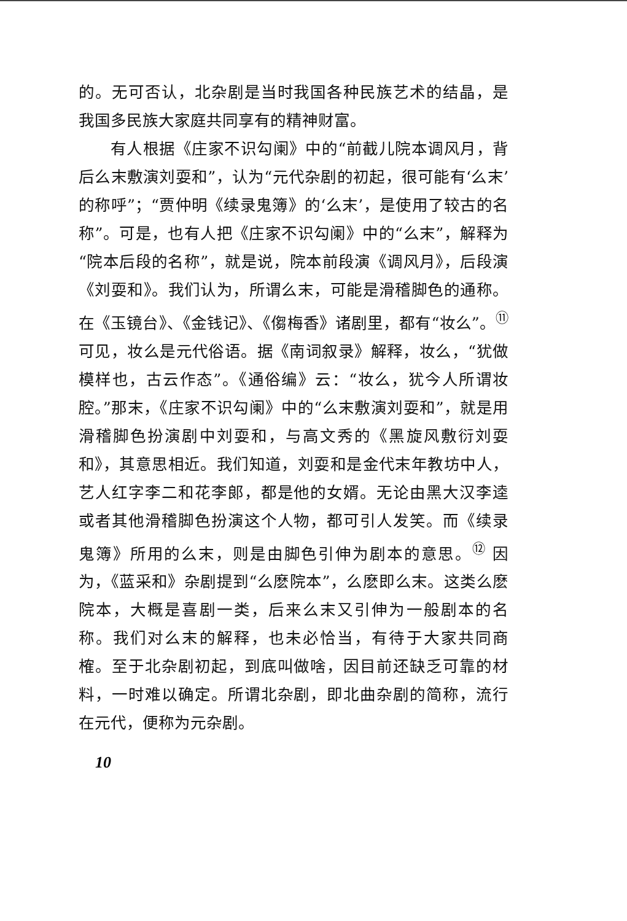的。无可否认，北杂剧是当时我国各种民族艺术的结晶，是我国多民族大家庭共同享有的精神财富。
有人根据《庄家不识勾阑》中的“前截儿院本调风月，背后么末敷演刘耍和”，认为“元代杂剧的初起，很可能有‘么末’的称呼”；“贾仲明《续录鬼簿》的‘么末’，是使用了较古的名称”。可是，也有人把《庄家不识勾阑》中的“么末”，解释为“院本后段的名称”，就是说，院本前段演《调风月》，后段演《刘耍和》。我们认为，所谓么末，可能是滑稽脚色的通称。在《玉镜台》、《金钱记》、《㑳梅香》诸剧里，都有“妆么”。<sup>⑪</sup> 可见，妆么是元代俗语。据《南词叙录》解释，妆么，“犹做模样也，古云作态”。《通俗编》云：“妆么，犹今人所谓妆腔。”那末，《庄家不识勾阑》中的“么末敷演刘耍和”，就是用滑稽脚色扮演剧中刘耍和，与高文秀的《黑旋风敷衍刘耍和》，其意思相近。我们知道，刘耍和是金代末年教坊中人，艺人红字李二和花李郎，都是他的女婿。无论由黑大汉李逵或者其他滑稽脚色扮演这个人物，都可引人发笑。而《续录鬼簿》所用的么末，则是由脚色引伸为剧本的意思。<sup>⑫</sup> 因为，《蓝采和》杂剧提到“么麽院本”，么麽即么末。这类么麽院本，大概是喜剧一类，后来么末又引伸为一般剧本的名称。我们对么末的解释，也未必恰当，有待于大家共同商榷。至于北杂剧初起，到底叫做啥，因目前还缺乏可靠的材料，一时难以确定。所谓北杂剧，即北曲杂剧的简称，流行在元代，便称为元杂剧。
10